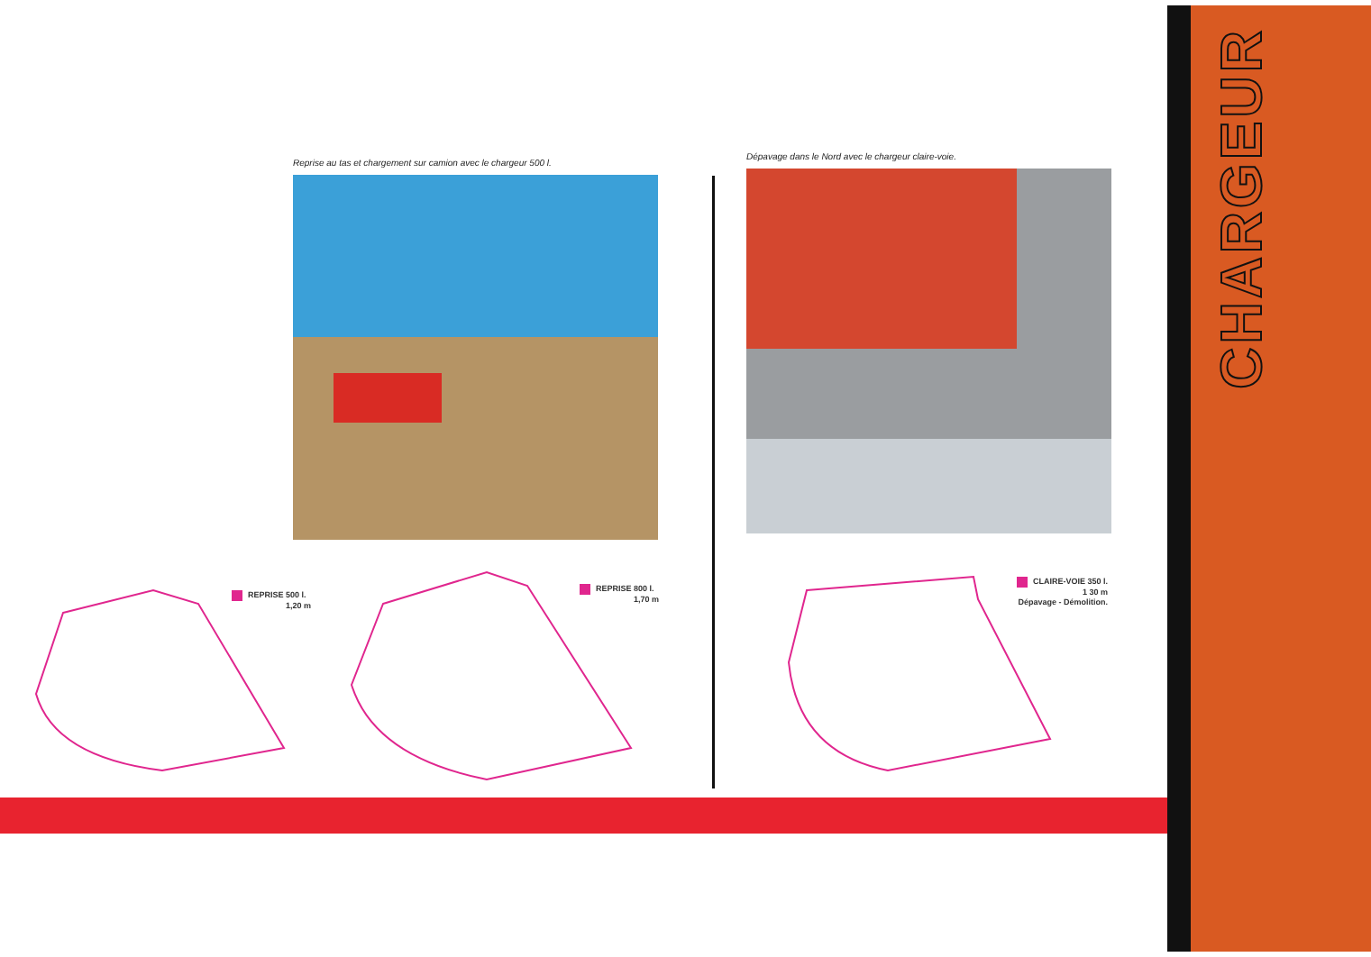CHARGEUR
Reprise au tas et chargement sur camion avec le chargeur 500 l.
Dépavage dans le Nord avec le chargeur claire-voie.
REPRISE 500 l.
1,20 m
REPRISE 800 l.
1,70 m
CLAIRE-VOIE 350 l.
1 30 m
Dépavage - Démolition.